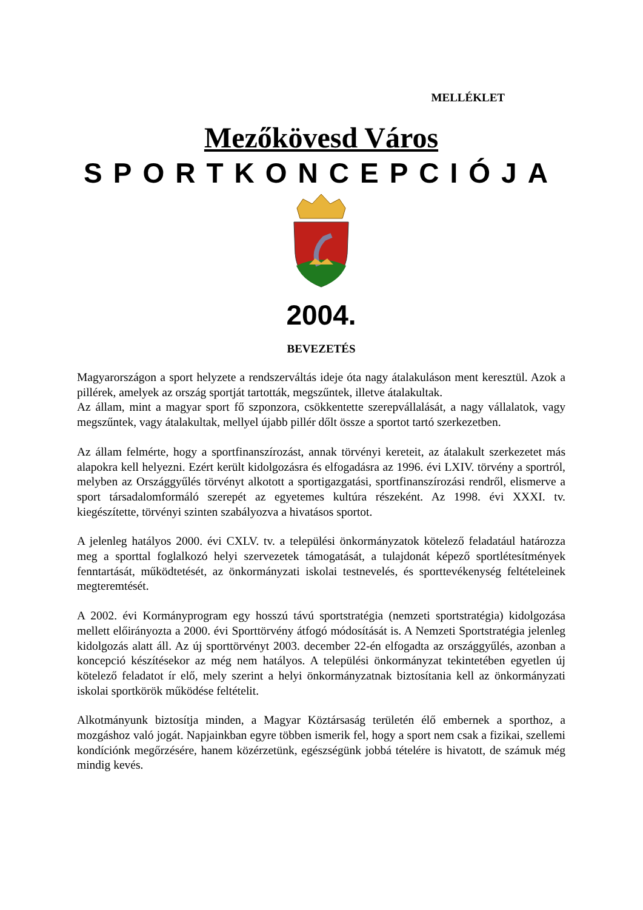MELLÉKLET
Mezőkövesd Város
SPORTKONCEPCIÓJA
2004.
BEVEZETÉS
Magyarországon a sport helyzete a rendszerváltás ideje óta nagy átalakuláson ment keresztül. Azok a pillérek, amelyek az ország sportját tartották, megszűntek, illetve átalakultak.
Az állam, mint a magyar sport fő szponzora, csökkentette szerepvállalását, a nagy vállalatok, vagy megszűntek, vagy átalakultak, mellyel újabb pillér dőlt össze a sportot tartó szerkezetben.
Az állam felmérte, hogy a sportfinanszírozást, annak törvényi kereteit, az átalakult szerkezetet más alapokra kell helyezni. Ezért került kidolgozásra és elfogadásra az 1996. évi LXIV. törvény a sportról, melyben az Országgyűlés törvényt alkotott a sportigazgatási, sportfinanszírozási rendről, elismerve a sport társadalomformáló szerepét az egyetemes kultúra részeként. Az 1998. évi XXXI. tv. kiegészítette, törvényi szinten szabályozva a hivatásos sportot.
A jelenleg hatályos 2000. évi CXLV. tv. a települési önkormányzatok kötelező feladatául határozza meg a sporttal foglalkozó helyi szervezetek támogatását, a tulajdonát képező sportlétesítmények fenntartását, működtetését, az önkormányzati iskolai testnevelés, és sporttevékenység feltételeinek megteremtését.
A 2002. évi Kormányprogram egy hosszú távú sportstratégia (nemzeti sportstratégia) kidolgozása mellett előirányozta a 2000. évi Sporttörvény átfogó módosítását is. A Nemzeti Sportstratégia jelenleg kidolgozás alatt áll. Az új sporttörvényt 2003. december 22-én elfogadta az országgyűlés, azonban a koncepció készítésekor az még nem hatályos. A települési önkormányzat tekintetében egyetlen új kötelező feladatot ír elő, mely szerint a helyi önkormányzatnak biztosítania kell az önkormányzati iskolai sportkörök működése feltételit.
Alkotmányunk biztosítja minden, a Magyar Köztársaság területén élő embernek a sporthoz, a mozgáshoz való jogát. Napjainkban egyre többen ismerik fel, hogy a sport nem csak a fizikai, szellemi kondíciónk megőrzésére, hanem közérzetünk, egészségünk jobbá tételére is hivatott, de számuk még mindig kevés.